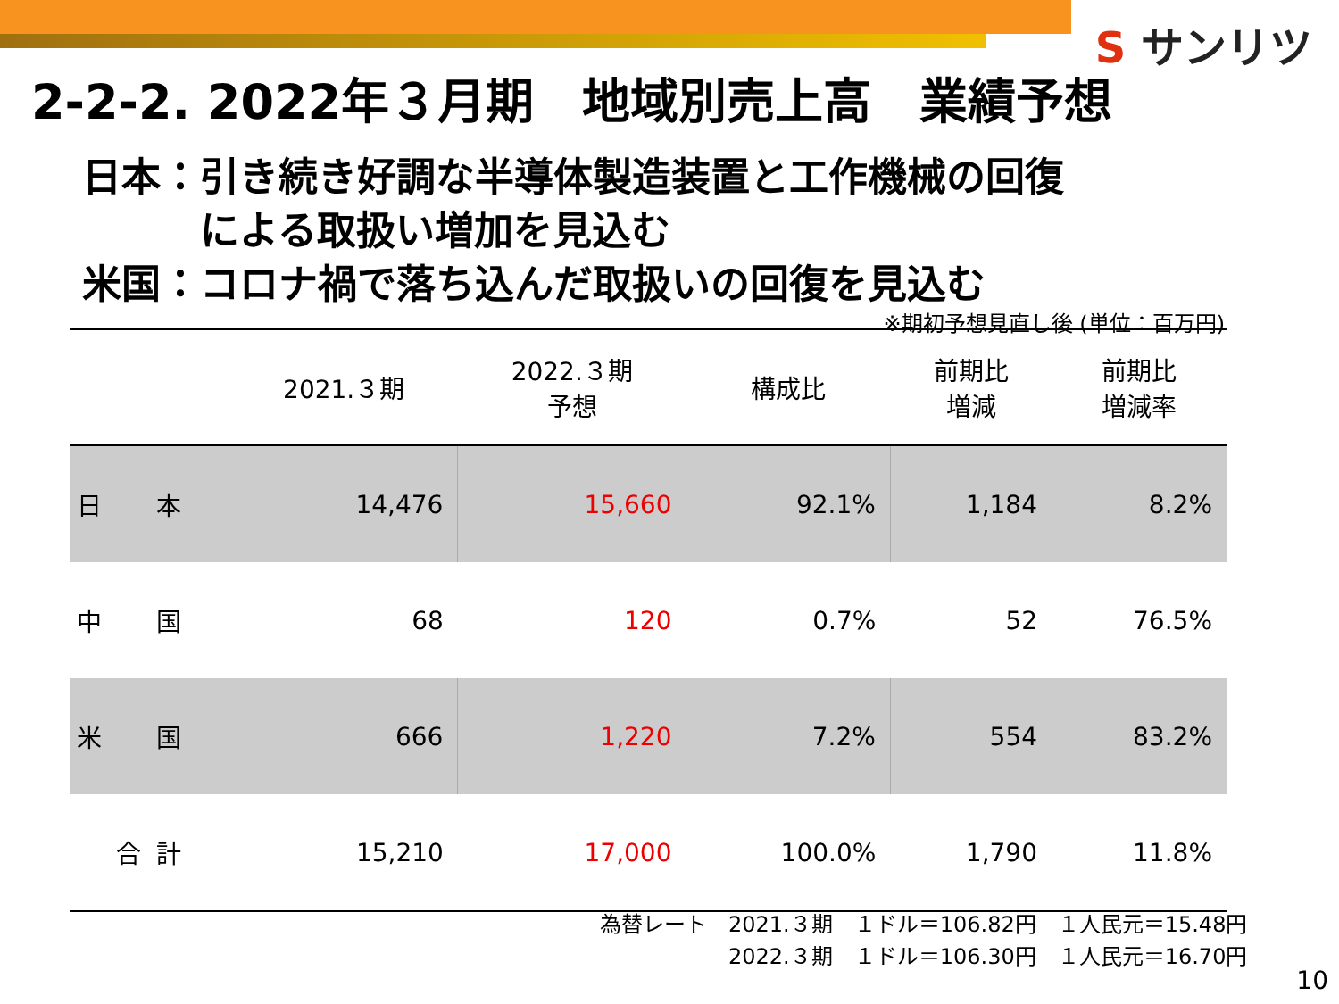S サンリツ
2-2-2. 2022年３月期　地域別売上高　業績予想
日本：引き続き好調な半導体製造装置と工作機械の回復
　　　による取扱い増加を見込む
米国：コロナ禍で落ち込んだ取扱いの回復を見込む
※期初予想見直し後 (単位：百万円)
| | | 2021.３期 | 2022.３期 予想 | 構成比 | 前期比 増減 | 前期比 増減率 |
| --- | --- | --- | --- | --- | --- | --- |
| 日 | 本 | 14,476 | 15,660 | 92.1% | 1,184 | 8.2% |
| 中 | 国 | 68 | 120 | 0.7% | 52 | 76.5% |
| 米 | 国 | 666 | 1,220 | 7.2% | 554 | 83.2% |
| 合 | 計 | 15,210 | 17,000 | 100.0% | 1,790 | 11.8% |
| 為替レート | 2021.３期 | １ドル＝106.82円 | １人民元＝15.48円 |
| | 2022.３期 | １ドル＝106.30円 | １人民元＝16.70円 |
10